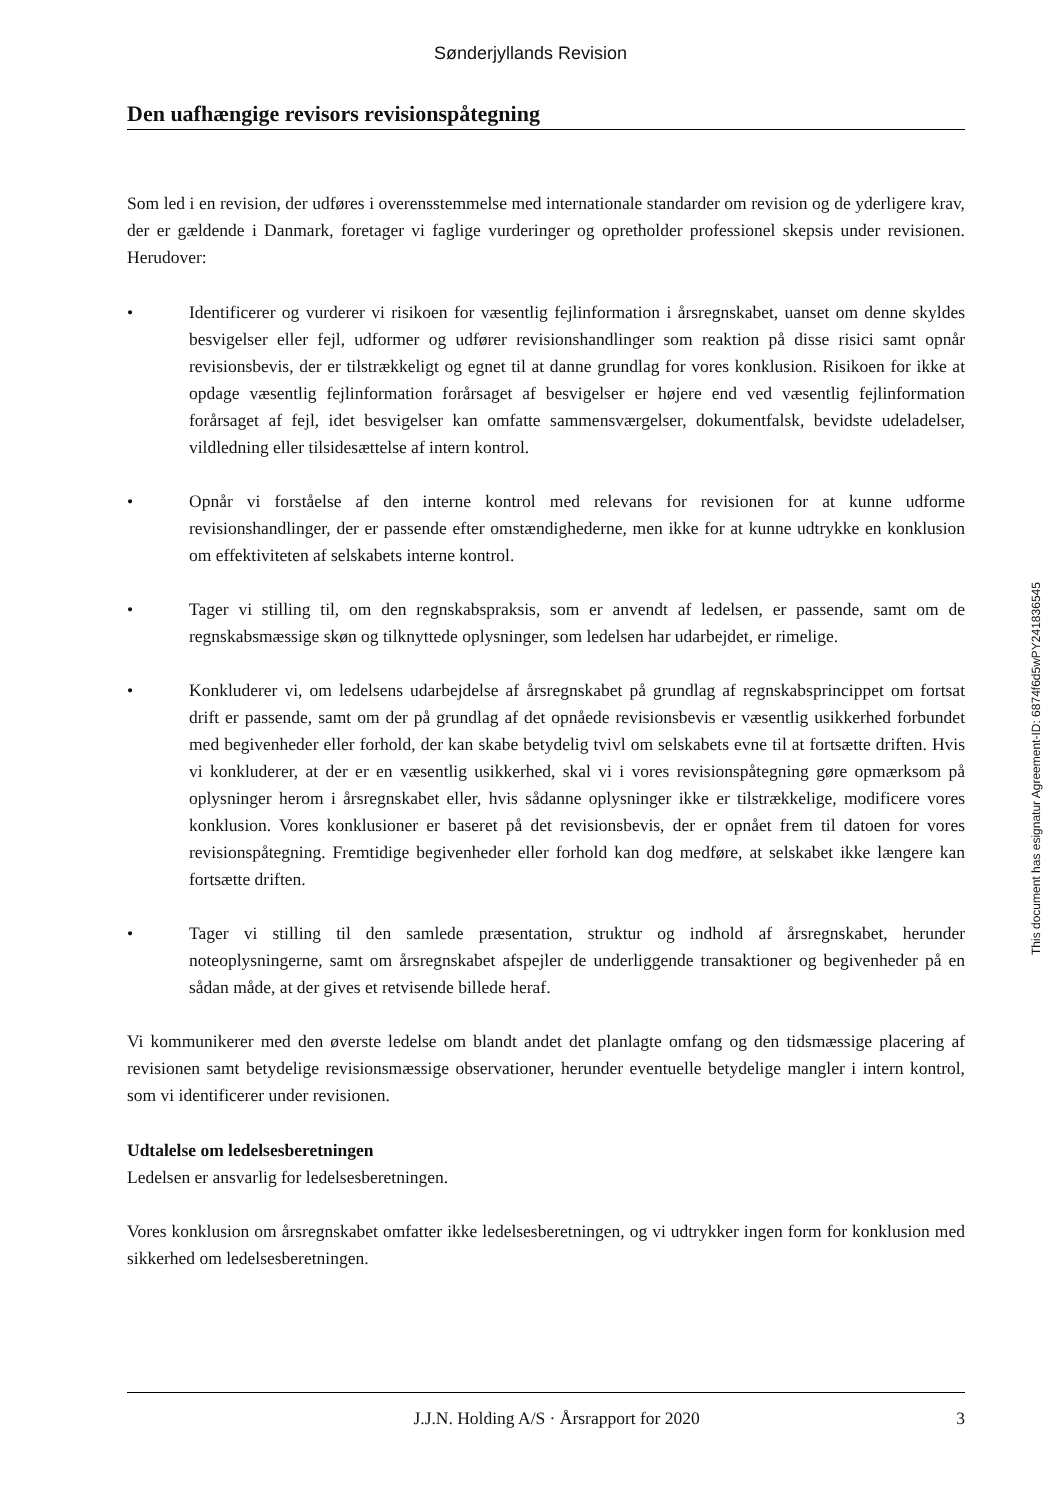Sønderjyllands Revision
Den uafhængige revisors revisionspåtegning
Som led i en revision, der udføres i overensstemmelse med internationale standarder om revision og de yderligere krav, der er gældende i Danmark, foretager vi faglige vurderinger og opretholder professionel skepsis under revisionen. Herudover:
• Identificerer og vurderer vi risikoen for væsentlig fejlinformation i årsregnskabet, uanset om denne skyldes besvigelser eller fejl, udformer og udfører revisionshandlinger som reaktion på disse risici samt opnår revisionsbevis, der er tilstrækkeligt og egnet til at danne grundlag for vores konklusion. Risikoen for ikke at opdage væsentlig fejlinformation forårsaget af besvigelser er højere end ved væsentlig fejlinformation forårsaget af fejl, idet besvigelser kan omfatte sammensværgelser, dokumentfalsk, bevidste udeladelser, vildledning eller tilsidesættelse af intern kontrol.
• Opnår vi forståelse af den interne kontrol med relevans for revisionen for at kunne udforme revisionshandlinger, der er passende efter omstændighederne, men ikke for at kunne udtrykke en konklusion om effektiviteten af selskabets interne kontrol.
• Tager vi stilling til, om den regnskabspraksis, som er anvendt af ledelsen, er passende, samt om de regnskabsmæssige skøn og tilknyttede oplysninger, som ledelsen har udarbejdet, er rimelige.
• Konkluderer vi, om ledelsens udarbejdelse af årsregnskabet på grundlag af regnskabsprincippet om fortsat drift er passende, samt om der på grundlag af det opnåede revisionsbevis er væsentlig usikkerhed forbundet med begivenheder eller forhold, der kan skabe betydelig tvivl om selskabets evne til at fortsætte driften. Hvis vi konkluderer, at der er en væsentlig usikkerhed, skal vi i vores revisionspåtegning gøre opmærksom på oplysninger herom i årsregnskabet eller, hvis sådanne oplysninger ikke er tilstrækkelige, modificere vores konklusion. Vores konklusioner er baseret på det revisionsbevis, der er opnået frem til datoen for vores revisionspåtegning. Fremtidige begivenheder eller forhold kan dog medføre, at selskabet ikke længere kan fortsætte driften.
• Tager vi stilling til den samlede præsentation, struktur og indhold af årsregnskabet, herunder noteoplysningerne, samt om årsregnskabet afspejler de underliggende transaktioner og begivenheder på en sådan måde, at der gives et retvisende billede heraf.
Vi kommunikerer med den øverste ledelse om blandt andet det planlagte omfang og den tidsmæssige placering af revisionen samt betydelige revisionsmæssige observationer, herunder eventuelle betydelige mangler i intern kontrol, som vi identificerer under revisionen.
Udtalelse om ledelsesberetningen
Ledelsen er ansvarlig for ledelsesberetningen.
Vores konklusion om årsregnskabet omfatter ikke ledelsesberetningen, og vi udtrykker ingen form for konklusion med sikkerhed om ledelsesberetningen.
This document has esignatur Agreement-ID: 6874f6d5wPY241836545
J.J.N. Holding A/S · Årsrapport for 2020 3